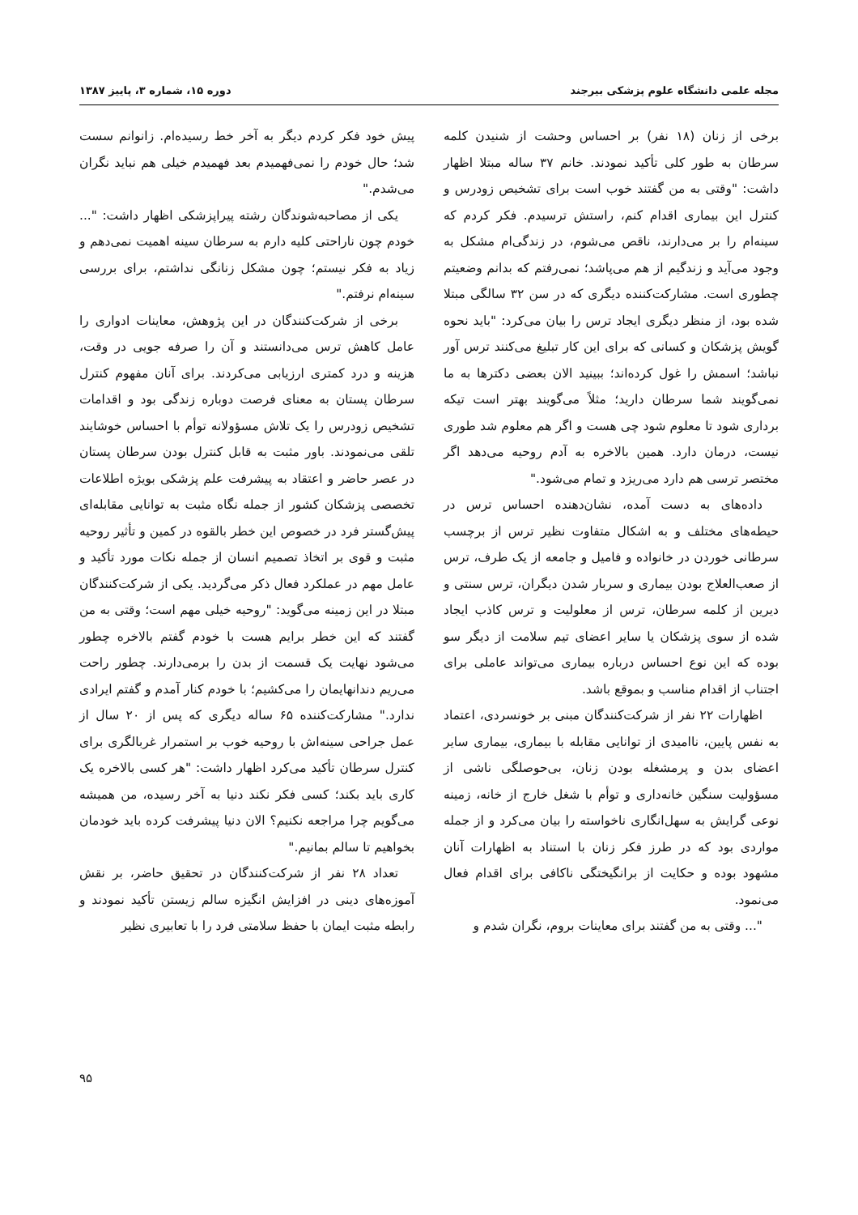مجله علمی دانشگاه علوم پزشکی بیرجند دوره ۱۵، شماره ۳، پاییز ۱۳۸۷
برخی از زنان (۱۸ نفر) بر احساس وحشت از شنیدن کلمه سرطان به طور کلی تأکید نمودند. خانم ۳۷ ساله مبتلا اظهار داشت: "وقتی به من گفتند خوب است برای تشخیص زودرس و کنترل این بیماری اقدام کنم، راستش ترسیدم. فکر کردم که سینه‌ام را بر می‌دارند، ناقص می‌شوم، در زندگی‌ام مشکل به وجود می‌آید و زندگیم از هم می‌پاشد؛ نمی‌رفتم که بدانم وضعیتم چطوری است. مشارکت‌کننده دیگری که در سن ۳۲ سالگی مبتلا شده بود، از منظر دیگری ایجاد ترس را بیان می‌کرد: "باید نحوه گویش پزشکان و کسانی که برای این کار تبلیغ می‌کنند ترس آور نباشد؛ اسمش را غول کرده‌اند؛ ببینید الان بعضی دکترها به ما نمی‌گویند شما سرطان دارید؛ مثلاً می‌گویند بهتر است تیکه برداری شود تا معلوم شود چی هست و اگر هم معلوم شد طوری نیست، درمان دارد. همین بالاخره به آدم روحیه می‌دهد اگر مختصر ترسی هم دارد می‌ریزد و تمام می‌شود."
داده‌های به دست آمده، نشان‌دهنده احساس ترس در حیطه‌های مختلف و به اشکال متفاوت نظیر ترس از برچسب سرطانی خوردن در خانواده و فامیل و جامعه از یک طرف، ترس از صعب‌العلاج بودن بیماری و سربار شدن دیگران، ترس سنتی و دیرین از کلمه سرطان، ترس از معلولیت و ترس کاذب ایجاد شده از سوی پزشکان یا سایر اعضای تیم سلامت از دیگر سو بوده که این نوع احساس درباره بیماری می‌تواند عاملی برای اجتناب از اقدام مناسب و بموقع باشد.
اظهارات ۲۲ نفر از شرکت‌کنندگان مبنی بر خونسردی، اعتماد به نفس پایین، ناامیدی از توانایی مقابله با بیماری، بیماری سایر اعضای بدن و پرمشغله بودن زنان، بی‌حوصلگی ناشی از مسؤولیت سنگین خانه‌داری و توأم با شغل خارج از خانه، زمینه نوعی گرایش به سهل‌انگاری ناخواسته را بیان می‌کرد و از جمله مواردی بود که در طرز فکر زنان با استناد به اظهارات آنان مشهود بوده و حکایت از برانگیختگی ناکافی برای اقدام فعال می‌نمود.
"... وقتی به من گفتند برای معاینات بروم، نگران شدم و
پیش خود فکر کردم دیگر به آخر خط رسیده‌ام. زانوانم سست شد؛ حال خودم را نمی‌فهمیدم بعد فهمیدم خیلی هم نباید نگران می‌شدم."
یکی از مصاحبه‌شوندگان رشته پیراپزشکی اظهار داشت: "... خودم چون ناراحتی کلیه دارم به سرطان سینه اهمیت نمی‌دهم و زیاد به فکر نیستم؛ چون مشکل زنانگی نداشتم، برای بررسی سینه‌ام نرفتم."
برخی از شرکت‌کنندگان در این پژوهش، معاینات ادواری را عامل کاهش ترس می‌دانستند و آن را صرفه جویی در وقت، هزینه و درد کمتری ارزیابی می‌کردند. برای آنان مفهوم کنترل سرطان پستان به معنای فرصت دوباره زندگی بود و اقدامات تشخیص زودرس را یک تلاش مسؤولانه توأم با احساس خوشایند تلقی می‌نمودند. باور مثبت به قابل کنترل بودن سرطان پستان در عصر حاضر و اعتقاد به پیشرفت علم پزشکی بویژه اطلاعات تخصصی پزشکان کشور از جمله نگاه مثبت به توانایی مقابله‌ای پیش‌گستر فرد در خصوص این خطر بالقوه در کمین و تأثیر روحیه مثبت و قوی بر اتخاذ تصمیم انسان از جمله نکات مورد تأکید و عامل مهم در عملکرد فعال ذکر می‌گردید. یکی از شرکت‌کنندگان مبتلا در این زمینه می‌گوید: "روحیه خیلی مهم است؛ وقتی به من گفتند که این خطر برایم هست با خودم گفتم بالاخره چطور می‌شود نهایت یک قسمت از بدن را برمی‌دارند. چطور راحت می‌ریم دندانهایمان را می‌کشیم؛ با خودم کنار آمدم و گفتم ایرادی ندارد." مشارکت‌کننده ۶۵ ساله دیگری که پس از ۲۰ سال از عمل جراحی سینه‌اش با روحیه خوب بر استمرار غربالگری برای کنترل سرطان تأکید می‌کرد اظهار داشت: "هر کسی بالاخره یک کاری باید بکند؛ کسی فکر نکند دنیا به آخر رسیده، من همیشه می‌گویم چرا مراجعه نکنیم؟ الان دنیا پیشرفت کرده باید خودمان بخواهیم تا سالم بمانیم."
تعداد ۲۸ نفر از شرکت‌کنندگان در تحقیق حاضر، بر نقش آموزه‌های دینی در افزایش انگیزه سالم زیستن تأکید نمودند و رابطه مثبت ایمان با حفظ سلامتی فرد را با تعابیری نظیر
۹۵